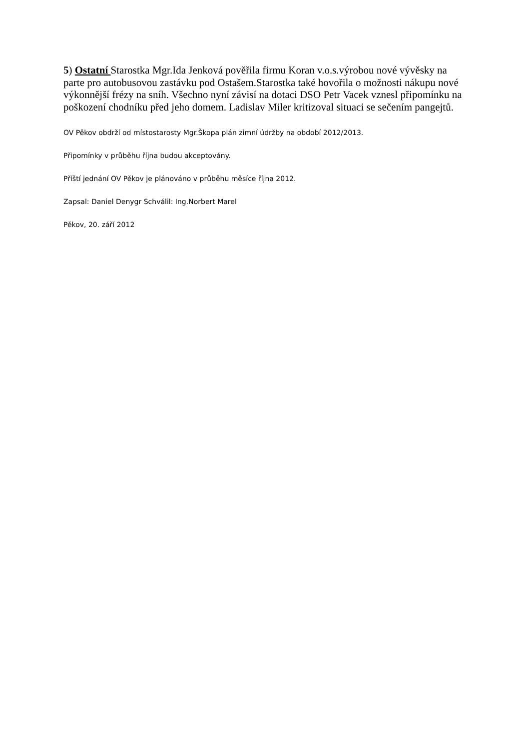5) Ostatní Starostka Mgr.Ida Jenková pověřila firmu Koran v.o.s.výrobou nové vývěsky na parte pro autobusovou zastávku pod Ostašem.Starostka také hovořila o možnosti nákupu nové výkonnější frézy na sníh. Všechno nyní závisí na dotaci DSO Petr Vacek vznesl připomínku na poškození chodníku před jeho domem. Ladislav Miler kritizoval situaci se sečením pangejtů.
OV Pěkov obdrží od místostarosty Mgr.Škopa plán zimní údržby na období 2012/2013.
Připomínky v průběhu října budou akceptovány.
Příští jednání OV Pěkov je plánováno v průběhu měsíce října 2012.
Zapsal: Daniel Denygr Schválil: Ing.Norbert Marel
Pěkov, 20. září 2012